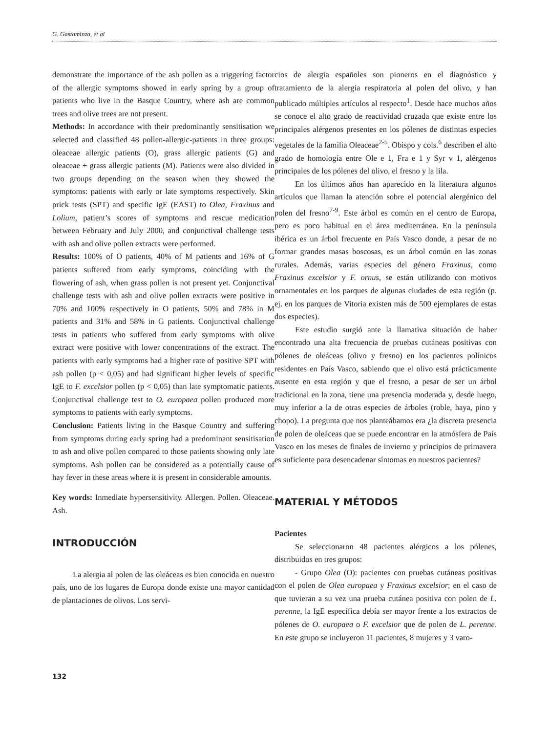G. Gastaminza, et al
demonstrate the importance of the ash pollen as a triggering factor of the allergic symptoms showed in early spring by a group of patients who live in the Basque Country, where ash are common trees and olive trees are not present.
Methods: In accordance with their predominantly sensitisation we selected and classified 48 pollen-allergic-patients in three groups: oleaceae allergic patients (O), grass allergic patients (G) and oleaceae + grass allergic patients (M). Patients were also divided in two groups depending on the season when they showed the symptoms: patients with early or late symptoms respectively. Skin prick tests (SPT) and specific IgE (EAST) to Olea, Fraxinus and Lolium, patient’s scores of symptoms and rescue medication between February and July 2000, and conjunctival challenge tests with ash and olive pollen extracts were performed.
Results: 100% of O patients, 40% of M patients and 16% of G patients suffered from early symptoms, coinciding with the flowering of ash, when grass pollen is not present yet. Conjunctival challenge tests with ash and olive pollen extracts were positive in 70% and 100% respectively in O patients, 50% and 78% in M patients and 31% and 58% in G patients. Conjunctival challenge tests in patients who suffered from early symptoms with olive extract were positive with lower concentrations of the extract. The patients with early symptoms had a higher rate of positive SPT with ash pollen (p < 0,05) and had significant higher levels of specific IgE to F. excelsior pollen (p < 0,05) than late symptomatic patients. Conjunctival challenge test to O. europaea pollen produced more symptoms to patients with early symptoms.
Conclusion: Patients living in the Basque Country and suffering from symptoms during early spring had a predominant sensitisation to ash and olive pollen compared to those patients showing only late symptoms. Ash pollen can be considered as a potentially cause of hay fever in these areas where it is present in considerable amounts.
Key words: Inmediate hypersensitivity. Allergen. Pollen. Oleaceae. Ash.
INTRODUCCIÓN
La alergia al polen de las oleáceas es bien conocida en nuestro país, uno de los lugares de Europa donde existe una mayor cantidad de plantaciones de olivos. Los servi-
cios de alergia españoles son pioneros en el diagnóstico y tratamiento de la alergia respiratoria al polen del olivo, y han publicado múltiples artículos al respecto<sup>1</sup>. Desde hace muchos años se conoce el alto grado de reactividad cruzada que existe entre los principales alérgenos presentes en los pólenes de distintas especies vegetales de la familia Oleaceae<sup>2-5</sup>. Obispo y cols.<sup>6</sup> describen el alto grado de homología entre Ole e 1, Fra e 1 y Syr v 1, alérgenos principales de los pólenes del olivo, el fresno y la lila.
En los últimos años han aparecido en la literatura algunos artículos que llaman la atención sobre el potencial alergénico del polen del fresno<sup>7-9</sup>. Este árbol es común en el centro de Europa, pero es poco habitual en el área mediterránea. En la península ibérica es un árbol frecuente en País Vasco donde, a pesar de no formar grandes masas boscosas, es un árbol común en las zonas rurales. Además, varias especies del género Fraxinus, como Fraxinus excelsior y F. ornus, se están utilizando con motivos ornamentales en los parques de algunas ciudades de esta región (p. ej. en los parques de Vitoria existen más de 500 ejemplares de estas dos especies).
Este estudio surgió ante la llamativa situación de haber encontrado una alta frecuencia de pruebas cutáneas positivas con pólenes de oleáceas (olivo y fresno) en los pacientes polínicos residentes en País Vasco, sabiendo que el olivo está prácticamente ausente en esta región y que el fresno, a pesar de ser un árbol tradicional en la zona, tiene una presencia moderada y, desde luego, muy inferior a la de otras especies de árboles (roble, haya, pino y chopo). La pregunta que nos planteábamos era ¿la discreta presencia de polen de oleáceas que se puede encontrar en la atmósfera de País Vasco en los meses de finales de invierno y principios de primavera es suficiente para desencadenar síntomas en nuestros pacientes?
MATERIAL Y MÉTODOS
Pacientes
Se seleccionaron 48 pacientes alérgicos a los pólenes, distribuidos en tres grupos:
- Grupo Olea (O): pacientes con pruebas cutáneas positivas con el polen de Olea europaea y Fraxinus excelsior; en el caso de que tuvieran a su vez una prueba cutánea positiva con polen de L. perenne, la IgE específica debía ser mayor frente a los extractos de pólenes de O. europaea o F. excelsior que de polen de L. perenne. En este grupo se incluyeron 11 pacientes, 8 mujeres y 3 varo-
132